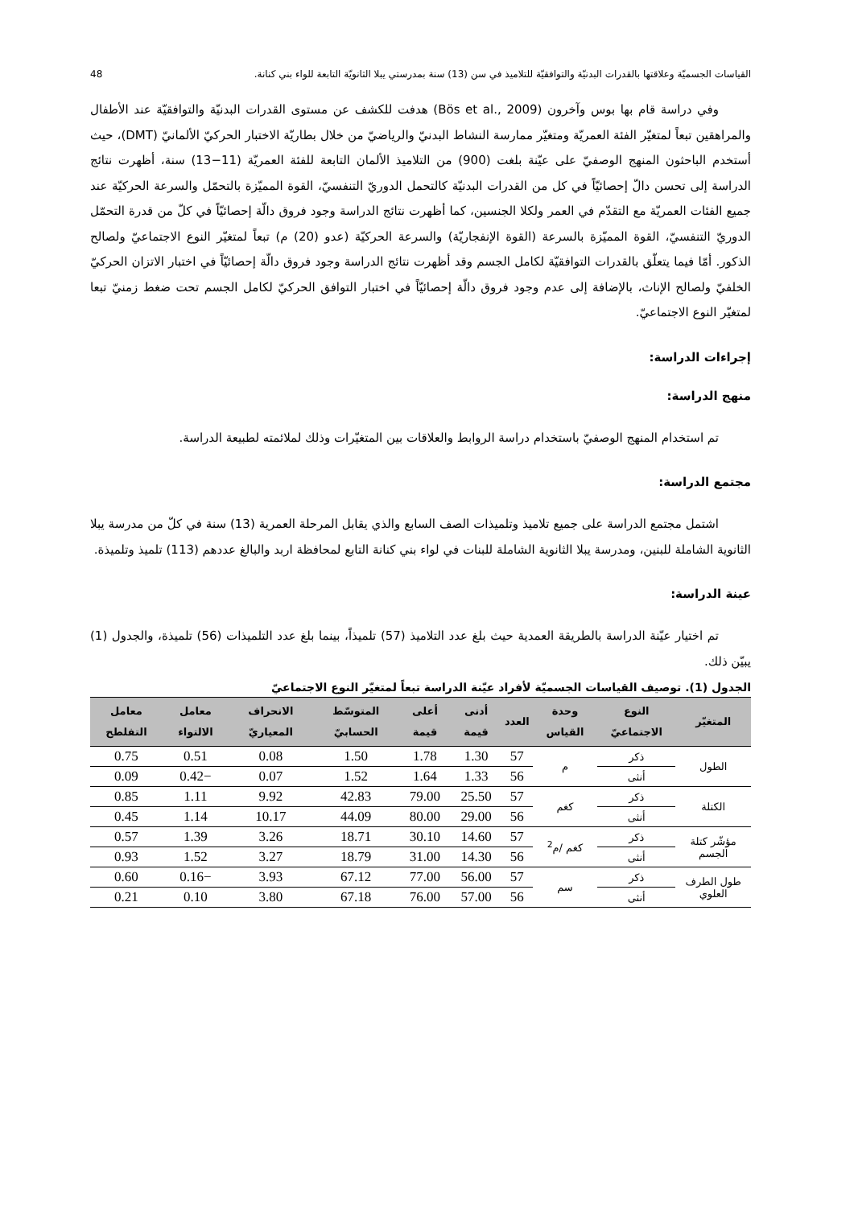القياسات الجسميّة وعلاقتها بالقدرات البدنيّة والتوافقيّة للتلاميذ في سن (13) سنة بمدرستي يبلا الثانويّة التابعة للواء بني كنانة. 48
وفي دراسة قام بها بوس وآخرون (Bös et al., 2009) هدفت للكشف عن مستوى القدرات البدنيّة والتوافقيّة عند الأطفال والمراهقين تبعاً لمتغيّر الفئة العمريّة ومتغيّر ممارسة النشاط البدنيّ والرياضيّ من خلال بطاريّة الاختبار الحركيّ الألمانيّ (DMT)، حيث أستخدم الباحثون المنهج الوصفيّ على عيّنة بلغت (900) من التلاميذ الألمان التابعة للفئة العمريّة (11−13) سنة، أظهرت نتائج الدراسة إلى تحسن دالّ إحصائيّاً في كل من القدرات البدنيّة كالتحمل الدوريّ التنفسيّ، القوة المميّزة بالتحمّل والسرعة الحركيّة عند جميع الفئات العمريّة مع التقدّم في العمر ولكلا الجنسين، كما أظهرت نتائج الدراسة وجود فروق دالّة إحصائيّاً في كلّ من قدرة التحمّل الدوريّ التنفسيّ، القوة المميّزة بالسرعة (القوة الإنفجاريّة) والسرعة الحركيّة (عدو (20) م) تبعاً لمتغيّر النوع الاجتماعيّ ولصالح الذكور. أمّا فيما يتعلّق بالقدرات التوافقيّة لكامل الجسم وقد أظهرت نتائج الدراسة وجود فروق دالّة إحصائيّاً في اختبار الاتزان الحركيّ الخلفيّ ولصالح الإناث، بالإضافة إلى عدم وجود فروق دالّة إحصائيّاً في اختبار التوافق الحركيّ لكامل الجسم تحت ضغط زمنيّ تبعا لمتغيّر النوع الاجتماعيّ.
إجراءات الدراسة:
منهج الدراسة:
تم استخدام المنهج الوصفيّ باستخدام دراسة الروابط والعلاقات بين المتغيّرات وذلك لملائمته لطبيعة الدراسة.
مجتمع الدراسة:
اشتمل مجتمع الدراسة على جميع تلاميذ وتلميذات الصف السابع والذي يقابل المرحلة العمرية (13) سنة في كلّ من مدرسة يبلا الثانوية الشاملة للبنين، ومدرسة يبلا الثانوية الشاملة للبنات في لواء بني كنانة التابع لمحافظة اربد والبالغ عددهم (113) تلميذ وتلميذة.
عينة الدراسة:
تم اختيار عيّنة الدراسة بالطريقة العمدية حيث بلغ عدد التلاميذ (57) تلميذاً، بينما بلغ عدد التلميذات (56) تلميذة، والجدول (1) يبيّن ذلك.
الجدول (1). توصيف القياسات الجسميّة لأفراد عيّنة الدراسة تبعاً لمتغيّر النوع الاجتماعيّ
| المتغيّر | النوع الاجتماعيّ | وحدة القياس | العدد | أدنى قيمة | أعلى قيمة | المتوسّط الحسابيّ | الانحراف المعياريّ | معامل الالتواء | معامل التفلطح |
| --- | --- | --- | --- | --- | --- | --- | --- | --- | --- |
| الطول | ذكر | م | 57 | 1.30 | 1.78 | 1.50 | 0.08 | 0.51 | 0.75 |
| | أنثى | | 56 | 1.33 | 1.64 | 1.52 | 0.07 | −0.42 | 0.09 |
| الكتلة | ذكر | كغم | 57 | 25.50 | 79.00 | 42.83 | 9.92 | 1.11 | 0.85 |
| | أنثى | | 56 | 29.00 | 80.00 | 44.09 | 10.17 | 1.14 | 0.45 |
| مؤشّر كتلة الجسم | ذكر | كغم /م<sup>2</sup> | 57 | 14.60 | 30.10 | 18.71 | 3.26 | 1.39 | 0.57 |
| | أنثى | | 56 | 14.30 | 31.00 | 18.79 | 3.27 | 1.52 | 0.93 |
| طول الطرف العلوي | ذكر | سم | 57 | 56.00 | 77.00 | 67.12 | 3.93 | −0.16 | 0.60 |
| | أنثى | | 56 | 57.00 | 76.00 | 67.18 | 3.80 | 0.10 | 0.21 |